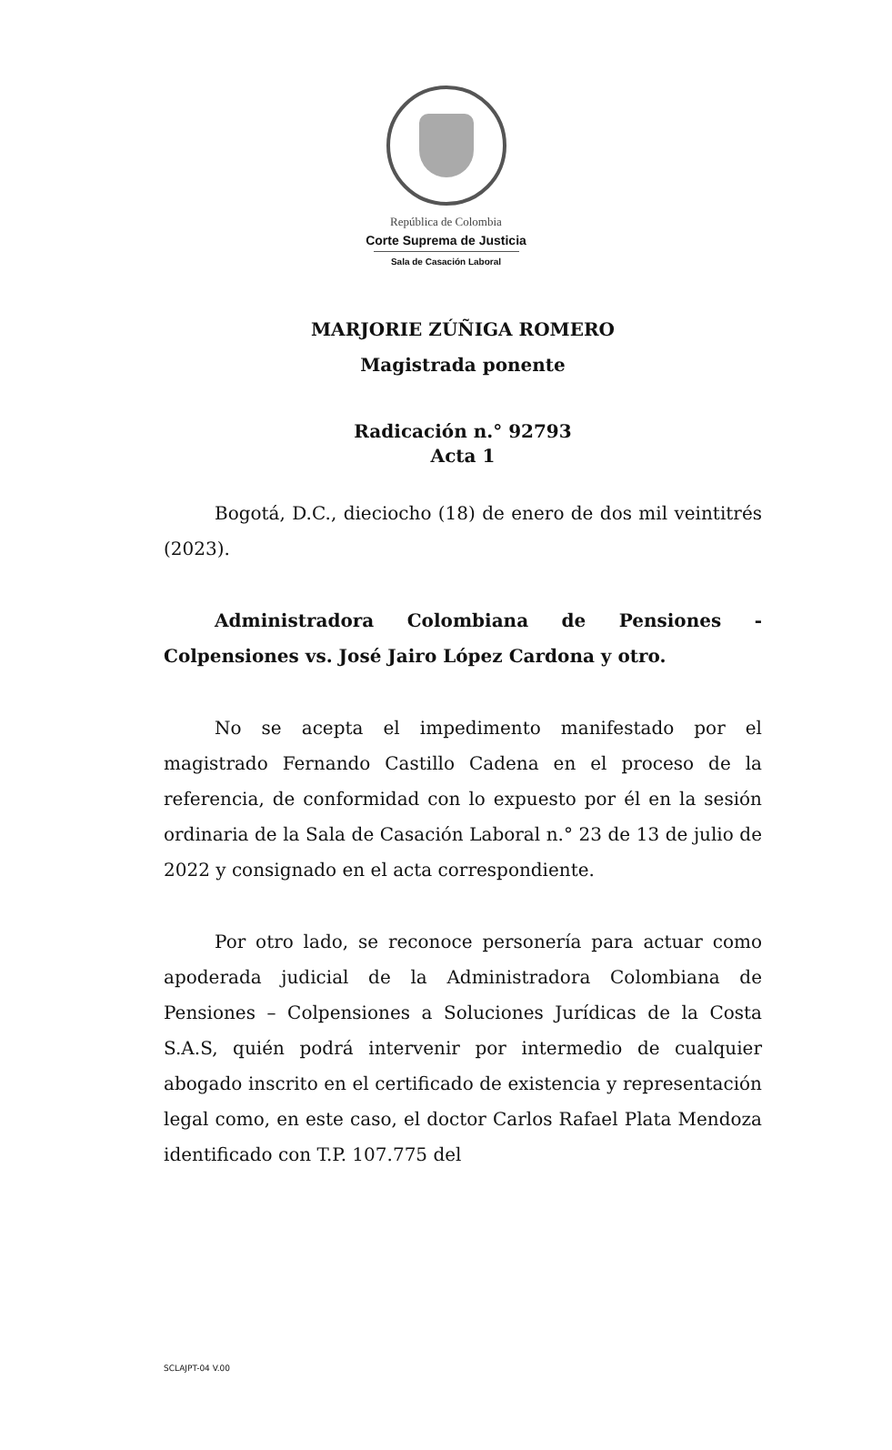República de Colombia
Corte Suprema de Justicia
Sala de Casación Laboral
MARJORIE ZÚÑIGA ROMERO
Magistrada ponente
Radicación n.° 92793
Acta 1
Bogotá, D.C., dieciocho (18) de enero de dos mil veintitrés (2023).
Administradora Colombiana de Pensiones - Colpensiones vs. José Jairo López Cardona y otro.
No se acepta el impedimento manifestado por el magistrado Fernando Castillo Cadena en el proceso de la referencia, de conformidad con lo expuesto por él en la sesión ordinaria de la Sala de Casación Laboral n.° 23 de 13 de julio de 2022 y consignado en el acta correspondiente.
Por otro lado, se reconoce personería para actuar como apoderada judicial de la Administradora Colombiana de Pensiones – Colpensiones a Soluciones Jurídicas de la Costa S.A.S, quién podrá intervenir por intermedio de cualquier abogado inscrito en el certificado de existencia y representación legal como, en este caso, el doctor Carlos Rafael Plata Mendoza identificado con T.P. 107.775 del
SCLAJPT-04 V.00